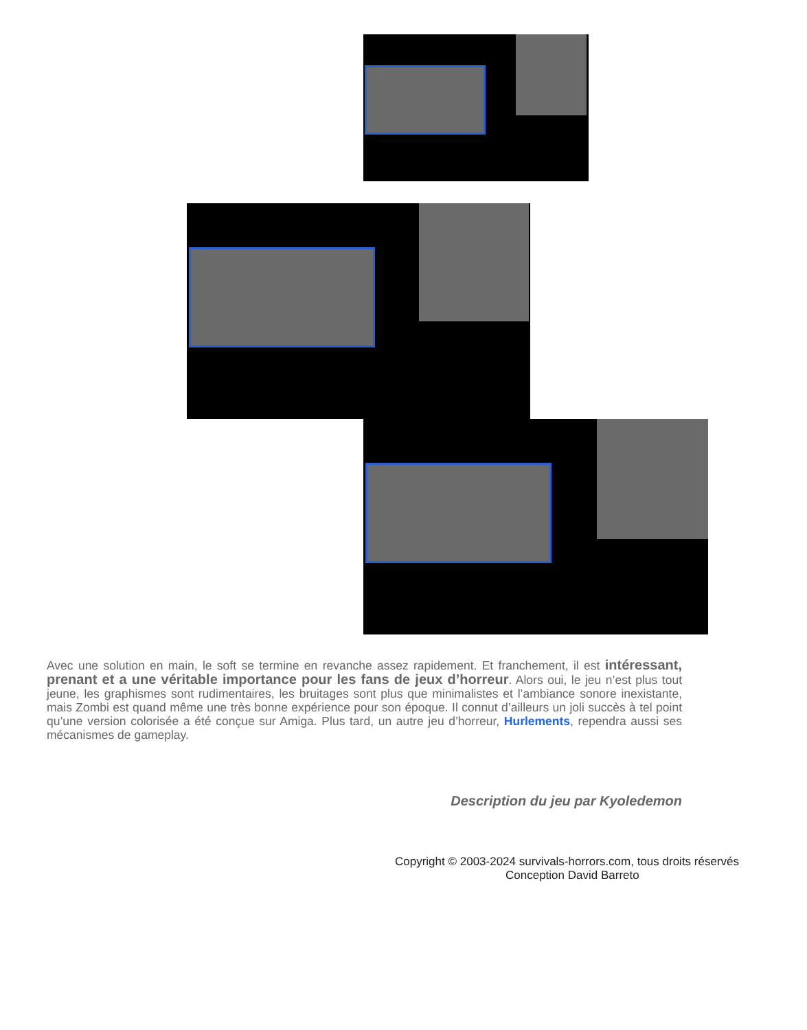Avec une solution en main, le soft se termine en revanche assez rapidement. Et franchement, il est intéressant, prenant et a une véritable importance pour les fans de jeux d’horreur. Alors oui, le jeu n’est plus tout jeune, les graphismes sont rudimentaires, les bruitages sont plus que minimalistes et l’ambiance sonore inexistante, mais Zombi est quand même une très bonne expérience pour son époque. Il connut d’ailleurs un joli succès à tel point qu’une version colorisée a été conçue sur Amiga. Plus tard, un autre jeu d’horreur, Hurlements, rependra aussi ses mécanismes de gameplay.
Description du jeu par Kyoledemon
Copyright © 2003-2024 survivals-horrors.com, tous droits réservés
Conception David Barreto